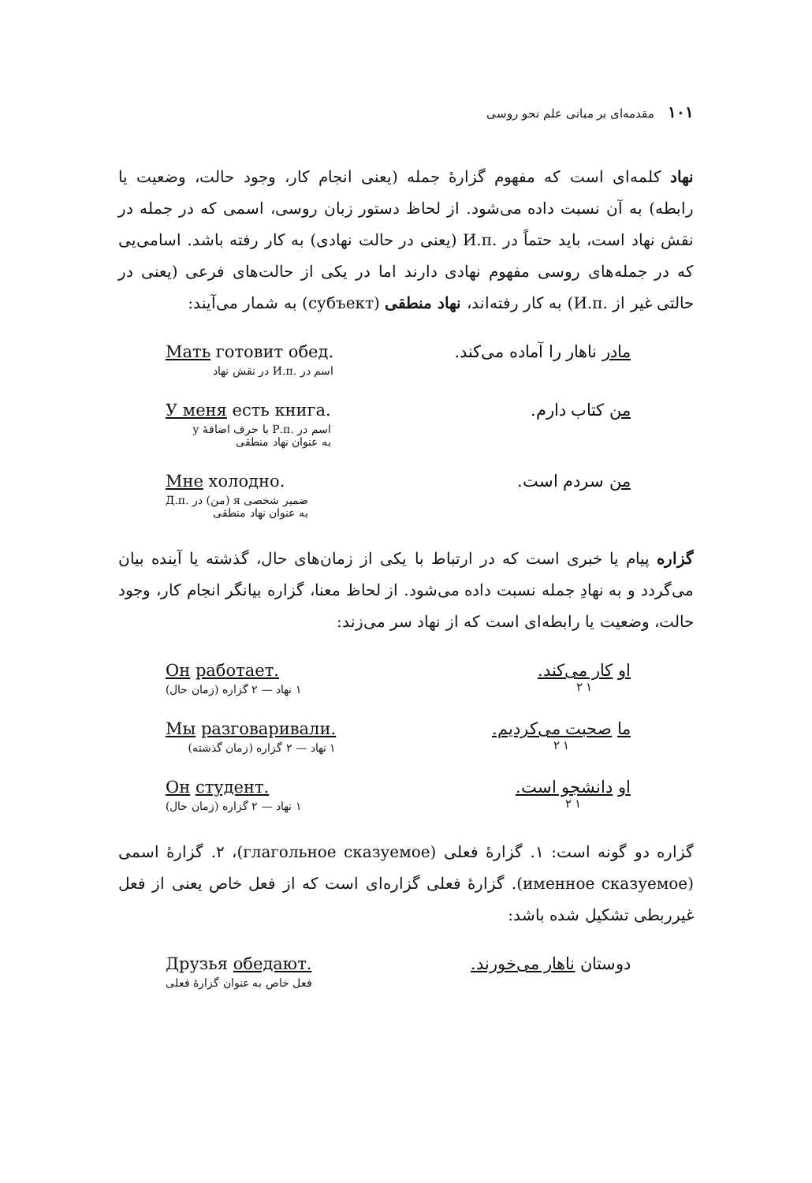۱۰۱ مقدمه‌ای بر مبانی علم نحو روسی
نهاد کلمه‌ای است که مفهوم گزارهٔ جمله (یعنی انجام کار، وجود حالت، وضعیت یا رابطه) به آن نسبت داده می‌شود. از لحاظ دستور زبان روسی، اسمی که در جمله در نقش نهاد است، باید حتماً در .И.п (یعنی در حالت نهادی) به کار رفته باشد. اسامی‌یی که در جمله‌های روسی مفهوم نهادی دارند اما در یکی از حالت‌های فرعی (یعنی در حالتی غیر از .И.п) به کار رفته‌اند، نهاد منطقی (субъект) به شمار می‌آیند:
مادر ناهار را آماده می‌کند. Мать готовит обед.
اسم در .И.п در نقش نهاد
من کتاب دارم. У меня есть книга.
اسم در .Р.п با حرف اضافهٔ у
به عنوان نهاد منطقی
من سردم است. Мне холодно.
ضمیر شخصی я (من) در .Д.п
به عنوان نهاد منطقی
گزاره پیام یا خبری است که در ارتباط با یکی از زمان‌های حال، گذشته یا آینده بیان می‌گردد و به نهادِ جمله نسبت داده می‌شود. از لحاظ معنا، گزاره بیانگر انجام کار، وجود حالت، وضعیت یا رابطه‌ای است که از نهاد سر می‌زند:
او کار می‌کند.
۱ ۲
Он работает.
۱ نهاد — ۲ گزاره (زمان حال)
ما صحبت می‌کردیم.
۱ ۲
Мы разговаривали.
۱ نهاد — ۲ گزاره (زمان گذشته)
او دانشجو است.
۱ ۲
Он студент.
۱ نهاد — ۲ گزاره (زمان حال)
گزاره دو گونه است: ۱. گزارهٔ فعلی (глагольное сказуемое)، ۲. گزارهٔ اسمی (именное сказуемое). گزارهٔ فعلی گزاره‌ای است که از فعل خاص یعنی از فعل غیرربطی تشکیل شده باشد:
دوستان ناهار می‌خورند. Друзья обедают.
فعل خاص به عنوان گزارهٔ فعلی